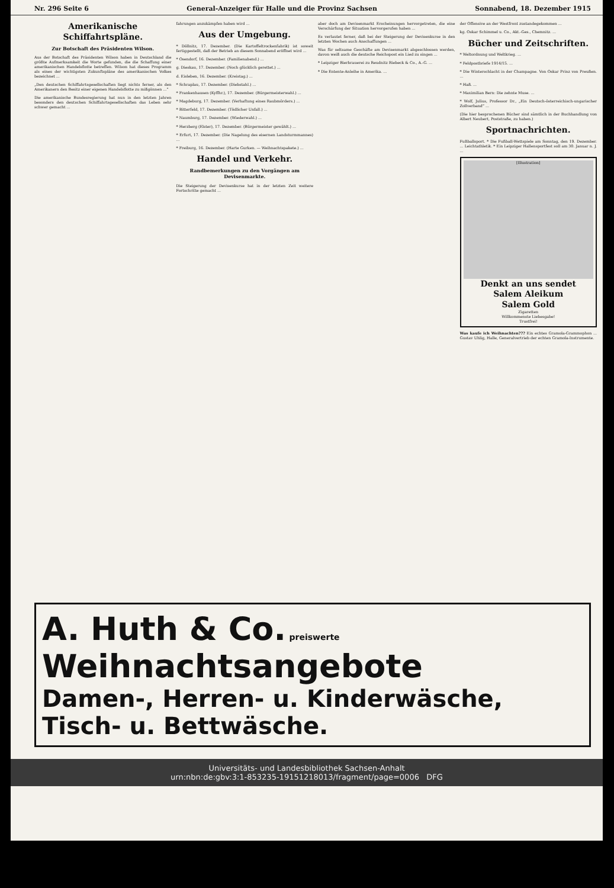Nr. 296 Seite 6 General-Anzeiger für Halle und die Provinz Sachsen Sonnabend, 18. Dezember 1915
Amerikanische Schiffahrtspläne.
Zur Botschaft des Präsidenten Wilson.
Aus der Botschaft des Präsidenten Wilson haben in Deutschland die größte Aufmerksamkeit die Worte gefunden, die die Schaffung einer amerikanischen Handelsflotte betreffen. Wilson hat dieses Programm als eines der wichtigsten Zukunftspläne des amerikanischen Volkes bezeichnet ...
„Den deutschen Schiffahrtsgesellschaften liegt nichts ferner, als den Amerikanern den Besitz einer eigenen Handelsflotte zu mißgönnen ...“
Die amerikanische Bundesregierung hat nun in den letzten Jahren besonders den deutschen Schiffahrtsgesellschaften das Leben sehr schwer gemacht ...
fahrungen anzukämpfen haben wird ...
Aus der Umgebung.
* Döllnitz, 17. Dezember. (Die Kartoffeltrockenfabrik) ist soweit fertiggestellt, daß der Betrieb an diesem Sonnabend eröffnet wird ...
* Osendorf, 16. Dezember. (Familienabend.) ...
g. Dieskau, 17. Dezember. (Noch glücklich gerettet.) ...
d. Eisleben, 16. Dezember. (Kreistag.) ...
* Schraplau, 17. Dezember. (Diebstahl.) ...
* Frankenhausen (Kyffhr.), 17. Dezember. (Bürgermeisterwahl.) ...
* Magdeburg, 17. Dezember. (Verhaftung eines Raubmörders.) ...
* Bitterfeld, 17. Dezember. (Tödlicher Unfall.) ...
* Naumburg, 17. Dezember. (Wiederwahl.) ...
* Herzberg (Elster), 17. Dezember. (Bürgermeister gewählt.) ...
* Erfurt, 17. Dezember. (Die Nagelung des eisernen Landsturmmannes) ...
* Freiburg, 16. Dezember. (Harte Gurken. — Weihnachtspakete.) ...
Handel und Verkehr.
Randbemerkungen zu den Vorgängen am Devisenmarkte.
Die Steigerung der Devisenkurse hat in der letzten Zeit weitere Fortschritte gemacht ...
aber doch am Devisenmarkt Erscheinungen hervorgetreten, die eine Verschärfung der Situation hervorgerufen haben ...
Es verlautet ferner, daß bei der Steigerung der Devisenkurse in den letzten Wochen auch Anschaffungen ...
Was für seltsame Geschäfte am Devisenmarkt abgeschlossen werden, davon weiß auch die deutsche Reichspost ein Lied zu singen ...
* Leipziger Bierbrauerei zu Reudnitz Riebeck & Co., A.-G. ...
* Die Entente-Anleihe in Amerika. ...
der Offensive an der Westfront zustandegekommen ...
kg. Oskar Schimmel u. Co., Akt.-Ges., Chemnitz. ...
Bücher und Zeitschriften.
* Weltordnung und Weltkrieg. ...
* Feldpostbriefe 1914/15. ...
* Die Winterschlacht in der Champagne. Von Oskar Prinz von Preußen. ...
* Haß. ...
* Maximilian Bern: Die zehnte Muse. ...
* Wolf, Julius, Professor Dr., „Ein Deutsch-österreichisch-ungarischer Zollverband“ ...
(Die hier besprochenen Bücher sind sämtlich in der Buchhandlung von Albert Neubert, Poststraße, zu haben.)
Sportnachrichten.
Fußballsport. * Die Fußball-Wettspiele am Sonntag, den 19. Dezember. ... Leichtathletik. * Ein Leipziger Hallensportfest soll am 30. Januar n. J. ...
[Illustration]
Denkt an uns sendet
Salem Aleikum
Salem Gold
Zigaretten
Willkommenste Liebesgabe!
Trustfrei!
Was kaufe ich Weihnachten??? Ein echtes Gramola-Grammophon ... Gustav Uhlig, Halle, Generalvertrieb der echten Gramola-Instrumente.
A. Huth & Co. preiswerte Weihnachtsangebote
Damen-, Herren- u. Kinderwäsche, Tisch- u. Bettwäsche.
Universitäts- und Landesbibliothek Sachsen-Anhalt
urn:nbn:de:gbv:3:1-853235-19151218013/fragment/page=0006 DFG